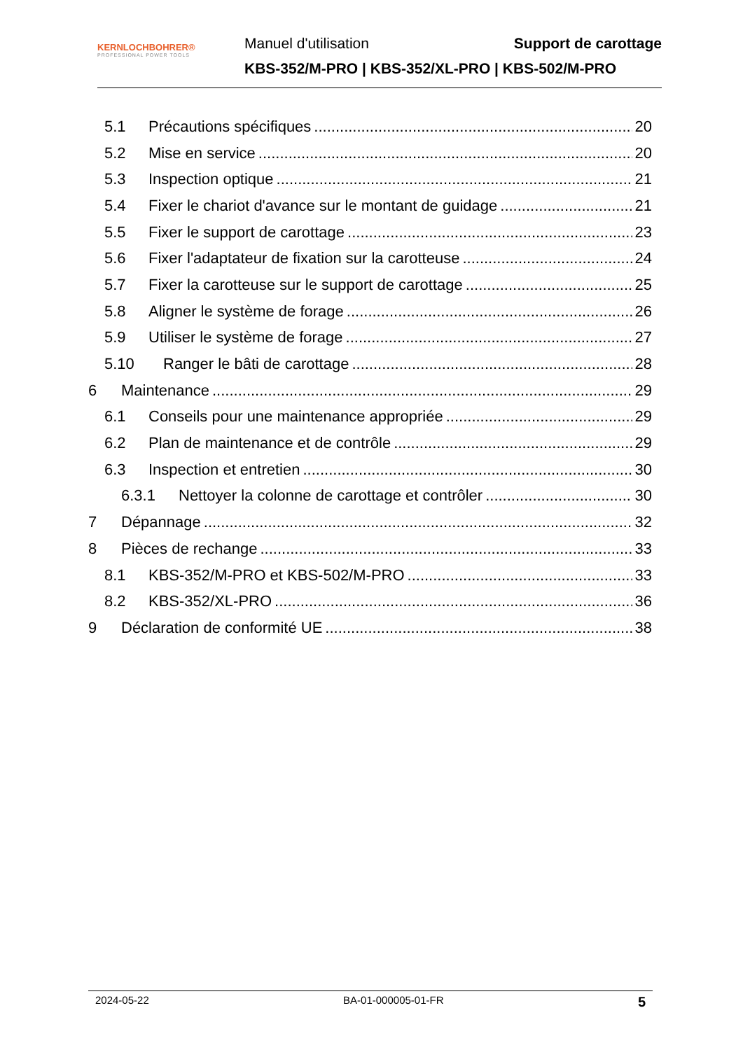KERNLOCHBOHRER®
PROFESSIONAL POWER TOOLS
Manuel d'utilisation Support de carottage
KBS-352/M-PRO | KBS-352/XL-PRO | KBS-502/M-PRO
5.1 Précautions spécifiques 20
5.2 Mise en service 20
5.3 Inspection optique 21
5.4 Fixer le chariot d'avance sur le montant de guidage 21
5.5 Fixer le support de carottage 23
5.6 Fixer l'adaptateur de fixation sur la carotteuse 24
5.7 Fixer la carotteuse sur le support de carottage 25
5.8 Aligner le système de forage 26
5.9 Utiliser le système de forage 27
5.10 Ranger le bâti de carottage 28
6 Maintenance 29
6.1 Conseils pour une maintenance appropriée 29
6.2 Plan de maintenance et de contrôle 29
6.3 Inspection et entretien 30
6.3.1 Nettoyer la colonne de carottage et contrôler 30
7 Dépannage 32
8 Pièces de rechange 33
8.1 KBS-352/M-PRO et KBS-502/M-PRO 33
8.2 KBS-352/XL-PRO 36
9 Déclaration de conformité UE 38
2024-05-22 BA-01-000005-01-FR 5